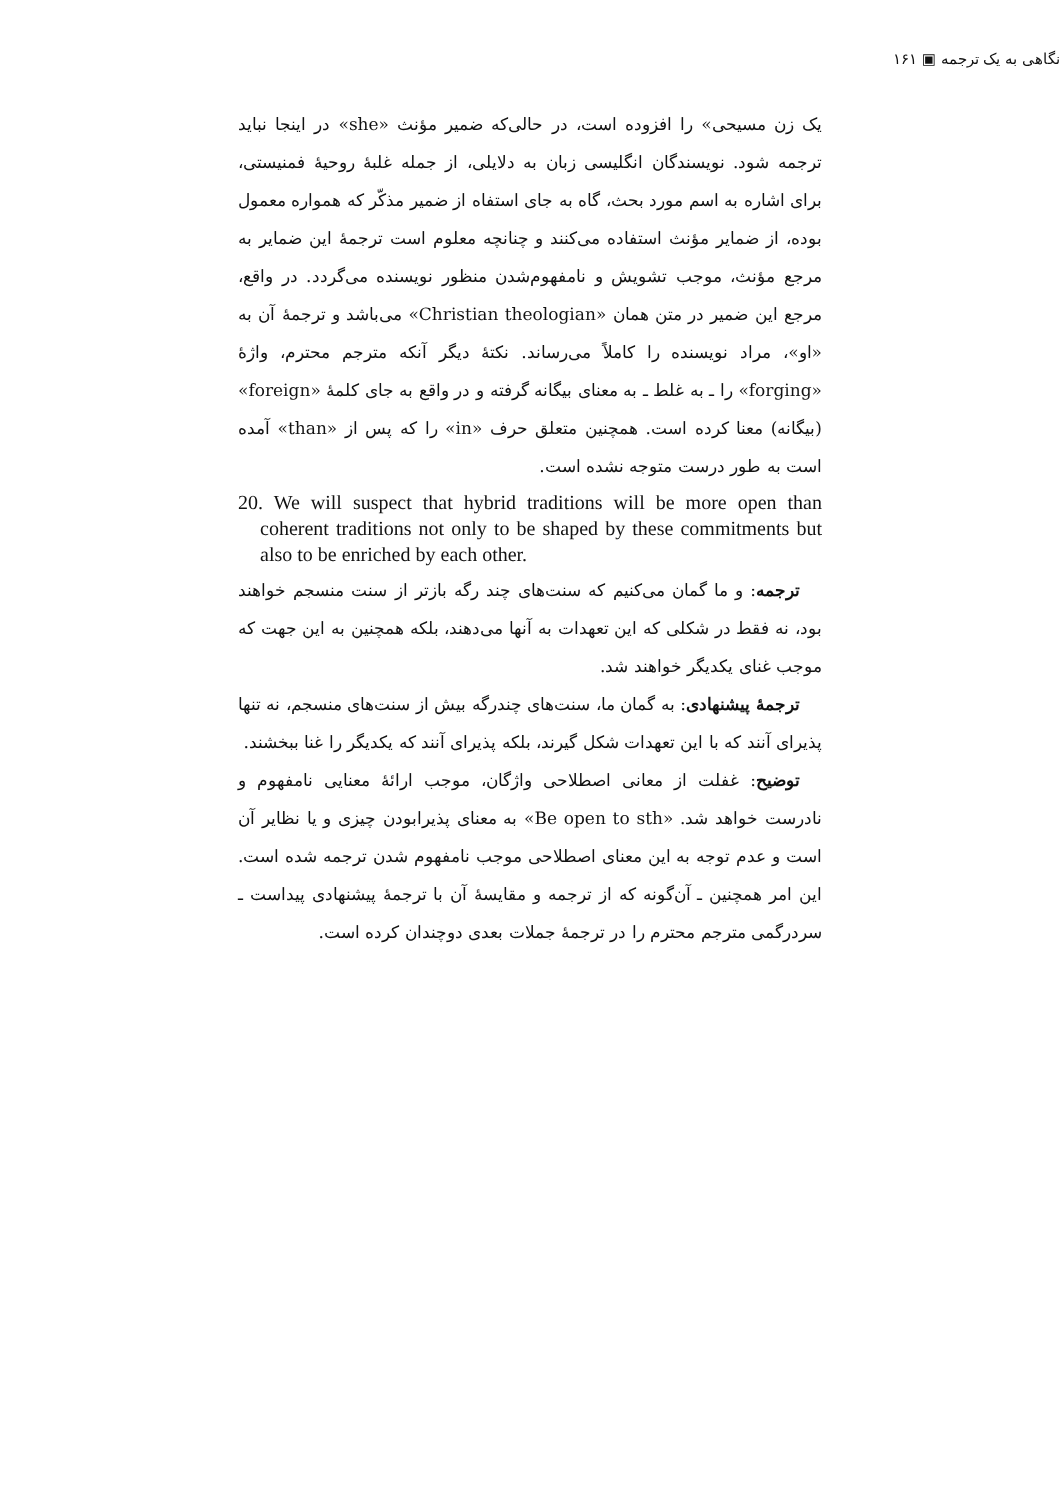نگاهی به یک ترجمه ▣ ۱۶۱
یک زن مسیحی» را افزوده است، در حالی‌که ضمیر مؤنث «she» در اینجا نباید ترجمه شود. نویسندگان انگلیسی زبان به دلایلی، از جمله غلبهٔ روحیهٔ فمنیستی، برای اشاره به اسم مورد بحث، گاه به جای استفاه از ضمیر مذکّر که همواره معمول بوده، از ضمایر مؤنث استفاده می‌کنند و چنانچه معلوم است ترجمهٔ این ضمایر به مرجع مؤنث، موجب تشویش و نامفهوم‌شدن منظور نویسنده می‌گردد. در واقع، مرجع این ضمیر در متن همان «Christian theologian» می‌باشد و ترجمهٔ آن به «او»، مراد نویسنده را کاملاً می‌رساند. نکتهٔ دیگر آنکه مترجم محترم، واژهٔ «forging» را ـ به غلط ـ به معنای بیگانه گرفته و در واقع به جای کلمهٔ «foreign» (بیگانه) معنا کرده است. همچنین متعلق حرف «in» را که پس از «than» آمده است به طور درست متوجه نشده است.
20. We will suspect that hybrid traditions will be more open than coherent traditions not only to be shaped by these commitments but also to be enriched by each other.
ترجمه: و ما گمان می‌کنیم که سنت‌های چند رگه بازتر از سنت منسجم خواهند بود، نه فقط در شکلی که این تعهدات به آنها می‌دهند، بلکه همچنین به این جهت که موجب غنای یکدیگر خواهند شد.
ترجمهٔ پیشنهادی: به گمان ما، سنت‌های چندرگه بیش از سنت‌های منسجم، نه تنها پذیرای آنند که با این تعهدات شکل گیرند، بلکه پذیرای آنند که یکدیگر را غنا ببخشند.
توضیح: غفلت از معانی اصطلاحی واژگان، موجب ارائهٔ معنایی نامفهوم و نادرست خواهد شد. «Be open to sth» به معنای پذیرابودن چیزی و یا نظایر آن است و عدم توجه به این معنای اصطلاحی موجب نامفهوم شدن ترجمه شده است. این امر همچنین ـ آن‌گونه که از ترجمه و مقایسهٔ آن با ترجمهٔ پیشنهادی پیداست ـ سردرگمی مترجم محترم را در ترجمهٔ جملات بعدی دوچندان کرده است.